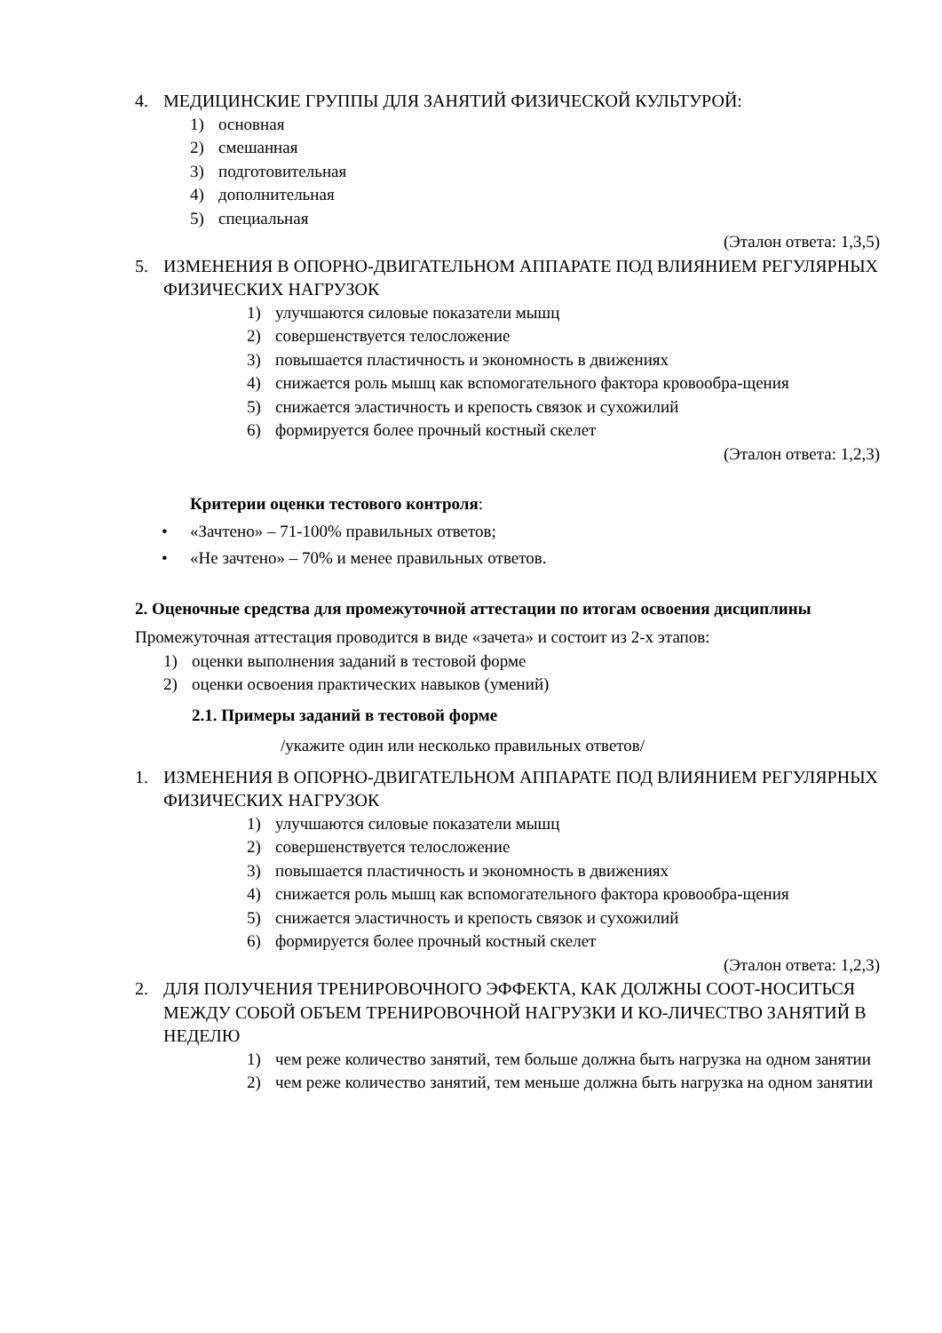4. МЕДИЦИНСКИЕ ГРУППЫ ДЛЯ ЗАНЯТИЙ ФИЗИЧЕСКОЙ КУЛЬТУРОЙ:
1) основная
2) смешанная
3) подготовительная
4) дополнительная
5) специальная
(Эталон ответа: 1,3,5)
5. ИЗМЕНЕНИЯ В ОПОРНО-ДВИГАТЕЛЬНОМ АППАРАТЕ ПОД ВЛИЯНИЕМ РЕГУЛЯРНЫХ ФИЗИЧЕСКИХ НАГРУЗОК
1) улучшаются силовые показатели мышц
2) совершенствуется телосложение
3) повышается пластичность и экономность в движениях
4) снижается роль мышц как вспомогательного фактора кровообра-щения
5) снижается эластичность и крепость связок и сухожилий
6) формируется более прочный костный скелет
(Эталон ответа: 1,2,3)
Критерии оценки тестового контроля:
• «Зачтено» – 71-100% правильных ответов;
• «Не зачтено» – 70% и менее правильных ответов.
2. Оценочные средства для промежуточной аттестации по итогам освоения дисциплины
Промежуточная аттестация проводится в виде «зачета» и состоит из 2-х этапов:
1) оценки выполнения заданий в тестовой форме
2) оценки освоения практических навыков (умений)
2.1. Примеры заданий в тестовой форме
/укажите один или несколько правильных ответов/
1. ИЗМЕНЕНИЯ В ОПОРНО-ДВИГАТЕЛЬНОМ АППАРАТЕ ПОД ВЛИЯНИЕМ РЕГУЛЯРНЫХ ФИЗИЧЕСКИХ НАГРУЗОК
1) улучшаются силовые показатели мышц
2) совершенствуется телосложение
3) повышается пластичность и экономность в движениях
4) снижается роль мышц как вспомогательного фактора кровообра-щения
5) снижается эластичность и крепость связок и сухожилий
6) формируется более прочный костный скелет
(Эталон ответа: 1,2,3)
2. ДЛЯ ПОЛУЧЕНИЯ ТРЕНИРОВОЧНОГО ЭФФЕКТА, КАК ДОЛЖНЫ СООТ-НОСИТЬСЯ МЕЖДУ СОБОЙ ОБЪЕМ ТРЕНИРОВОЧНОЙ НАГРУЗКИ И КО-ЛИЧЕСТВО ЗАНЯТИЙ В НЕДЕЛЮ
1) чем реже количество занятий, тем больше должна быть нагрузка на одном занятии
2) чем реже количество занятий, тем меньше должна быть нагрузка на одном занятии